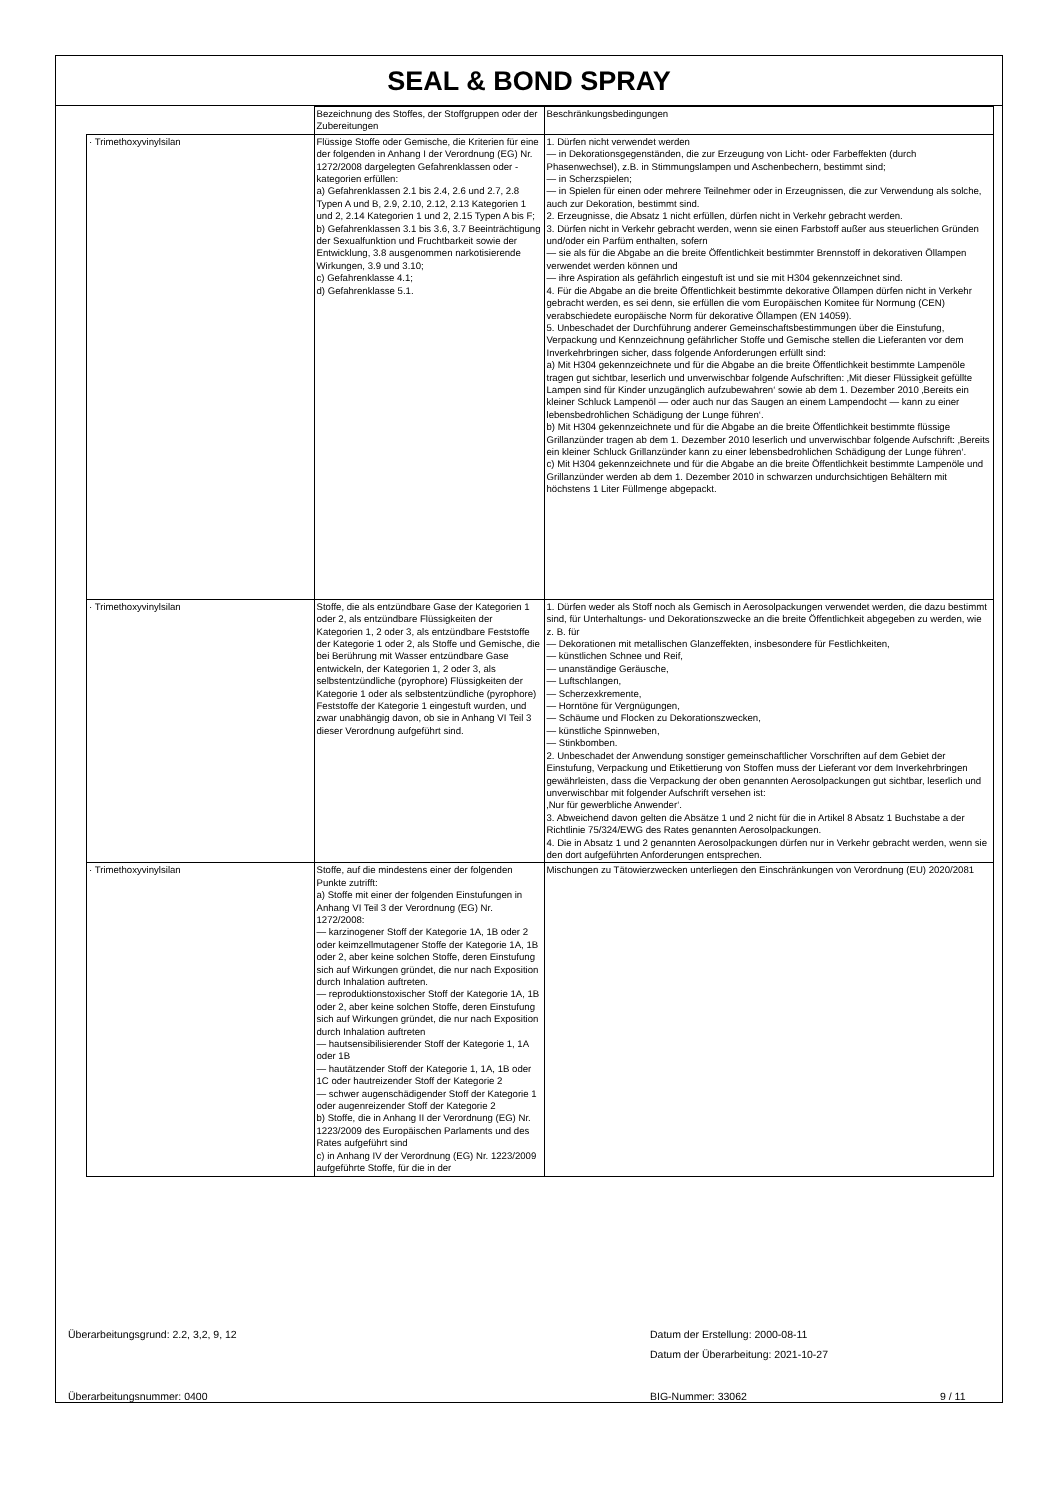SEAL & BOND SPRAY
| | Bezeichnung des Stoffes, der Stoffgruppen oder der Zubereitungen | Beschränkungsbedingungen |
| · Trimethoxyvinylsilan | Flüssige Stoffe oder Gemische, die Kriterien für eine der folgenden in Anhang I der Verordnung (EG) Nr. 1272/2008 dargelegten Gefahrenklassen oder -kategorien erfüllen: a) Gefahrenklassen 2.1 bis 2.4, 2.6 und 2.7, 2.8 Typen A und B, 2.9, 2.10, 2.12, 2.13 Kategorien 1 und 2, 2.14 Kategorien 1 und 2, 2.15 Typen A bis F; b) Gefahrenklassen 3.1 bis 3.6, 3.7 Beeinträchtigung der Sexualfunktion und Fruchtbarkeit sowie der Entwicklung, 3.8 ausgenommen narkotisierende Wirkungen, 3.9 und 3.10; c) Gefahrenklasse 4.1; d) Gefahrenklasse 5.1. | 1. Dürfen nicht verwendet werden — in Dekorationsgegenständen, die zur Erzeugung von Licht- oder Farbeffekten (durch Phasenwechsel), z.B. in Stimmungslampen und Aschenbechern, bestimmt sind; — in Scherzspielen; — in Spielen für einen oder mehrere Teilnehmer oder in Erzeugnissen, die zur Verwendung als solche, auch zur Dekoration, bestimmt sind. 2. Erzeugnisse, die Absatz 1 nicht erfüllen, dürfen nicht in Verkehr gebracht werden. 3. Dürfen nicht in Verkehr gebracht werden, wenn sie einen Farbstoff außer aus steuerlichen Gründen und/oder ein Parfüm enthalten, sofern — sie als für die Abgabe an die breite Öffentlichkeit bestimmter Brennstoff in dekorativen Öllampen verwendet werden können und — ihre Aspiration als gefährlich eingestuft ist und sie mit H304 gekennzeichnet sind. 4. Für die Abgabe an die breite Öffentlichkeit bestimmte dekorative Öllampen dürfen nicht in Verkehr gebracht werden, es sei denn, sie erfüllen die vom Europäischen Komitee für Normung (CEN) verabschiedete europäische Norm für dekorative Öllampen (EN 14059). 5. Unbeschadet der Durchführung anderer Gemeinschaftsbestimmungen über die Einstufung, Verpackung und Kennzeichnung gefährlicher Stoffe und Gemische stellen die Lieferanten vor dem Inverkehrbringen sicher, dass folgende Anforderungen erfüllt sind: a) Mit H304 gekennzeichnete und für die Abgabe an die breite Öffentlichkeit bestimmte Lampenöle tragen gut sichtbar, leserlich und unverwischbar folgende Aufschriften: ‚Mit dieser Flüssigkeit gefüllte Lampen sind für Kinder unzugänglich aufzubewahren‘ sowie ab dem 1. Dezember 2010 ‚Bereits ein kleiner Schluck Lampenöl — oder auch nur das Saugen an einem Lampendocht — kann zu einer lebensbedrohlichen Schädigung der Lunge führen‘. b) Mit H304 gekennzeichnete und für die Abgabe an die breite Öffentlichkeit bestimmte flüssige Grillanzünder tragen ab dem 1. Dezember 2010 leserlich und unverwischbar folgende Aufschrift: ‚Bereits ein kleiner Schluck Grillanzünder kann zu einer lebensbedrohlichen Schädigung der Lunge führen‘. c) Mit H304 gekennzeichnete und für die Abgabe an die breite Öffentlichkeit bestimmte Lampenöle und Grillanzünder werden ab dem 1. Dezember 2010 in schwarzen undurchsichtigen Behältern mit höchstens 1 Liter Füllmenge abgepackt. |
| · Trimethoxyvinylsilan | Stoffe, die als entzündbare Gase der Kategorien 1 oder 2, als entzündbare Flüssigkeiten der Kategorien 1, 2 oder 3, als entzündbare Feststoffe der Kategorie 1 oder 2, als Stoffe und Gemische, die bei Berührung mit Wasser entzündbare Gase entwickeln, der Kategorien 1, 2 oder 3, als selbstentzündliche (pyrophore) Flüssigkeiten der Kategorie 1 oder als selbstentzündliche (pyrophore) Feststoffe der Kategorie 1 eingestuft wurden, und zwar unabhängig davon, ob sie in Anhang VI Teil 3 dieser Verordnung aufgeführt sind. | 1. Dürfen weder als Stoff noch als Gemisch in Aerosolpackungen verwendet werden, die dazu bestimmt sind, für Unterhaltungs- und Dekorationszwecke an die breite Öffentlichkeit abgegeben zu werden, wie z. B. für — Dekorationen mit metallischen Glanzeffekten, insbesondere für Festlichkeiten, — künstlichen Schnee und Reif, — unanständige Geräusche, — Luftschlangen, — Scherzexkremente, — Horntöne für Vergnügungen, — Schäume und Flocken zu Dekorationszwecken, — künstliche Spinnweben, — Stinkbomben. 2. Unbeschadet der Anwendung sonstiger gemeinschaftlicher Vorschriften auf dem Gebiet der Einstufung, Verpackung und Etikettierung von Stoffen muss der Lieferant vor dem Inverkehrbringen gewährleisten, dass die Verpackung der oben genannten Aerosolpackungen gut sichtbar, leserlich und unverwischbar mit folgender Aufschrift versehen ist: ‚Nur für gewerbliche Anwender‘. 3. Abweichend davon gelten die Absätze 1 und 2 nicht für die in Artikel 8 Absatz 1 Buchstabe a der Richtlinie 75/324/EWG des Rates genannten Aerosolpackungen. 4. Die in Absatz 1 und 2 genannten Aerosolpackungen dürfen nur in Verkehr gebracht werden, wenn sie den dort aufgeführten Anforderungen entsprechen. |
| · Trimethoxyvinylsilan | Stoffe, auf die mindestens einer der folgenden Punkte zutrifft: a) Stoffe mit einer der folgenden Einstufungen in Anhang VI Teil 3 der Verordnung (EG) Nr. 1272/2008: — karzinogener Stoff der Kategorie 1A, 1B oder 2 oder keimzellmutagener Stoffe der Kategorie 1A, 1B oder 2, aber keine solchen Stoffe, deren Einstufung sich auf Wirkungen gründet, die nur nach Exposition durch Inhalation auftreten. — reproduktionstoxischer Stoff der Kategorie 1A, 1B oder 2, aber keine solchen Stoffe, deren Einstufung sich auf Wirkungen gründet, die nur nach Exposition durch Inhalation auftreten — hautsensibilisierender Stoff der Kategorie 1, 1A oder 1B — hautätzender Stoff der Kategorie 1, 1A, 1B oder 1C oder hautreizender Stoff der Kategorie 2 — schwer augenschädigender Stoff der Kategorie 1 oder augenreizender Stoff der Kategorie 2 b) Stoffe, die in Anhang II der Verordnung (EG) Nr. 1223/2009 des Europäischen Parlaments und des Rates aufgeführt sind c) in Anhang IV der Verordnung (EG) Nr. 1223/2009 aufgeführte Stoffe, für die in der | Mischungen zu Tätowierzwecken unterliegen den Einschränkungen von Verordnung (EU) 2020/2081 |
Überarbeitungsgrund: 2.2, 3,2, 9, 12 Datum der Erstellung: 2000-08-11
Datum der Überarbeitung: 2021-10-27
Überarbeitungsnummer: 0400 BIG-Nummer: 33062 9 / 11